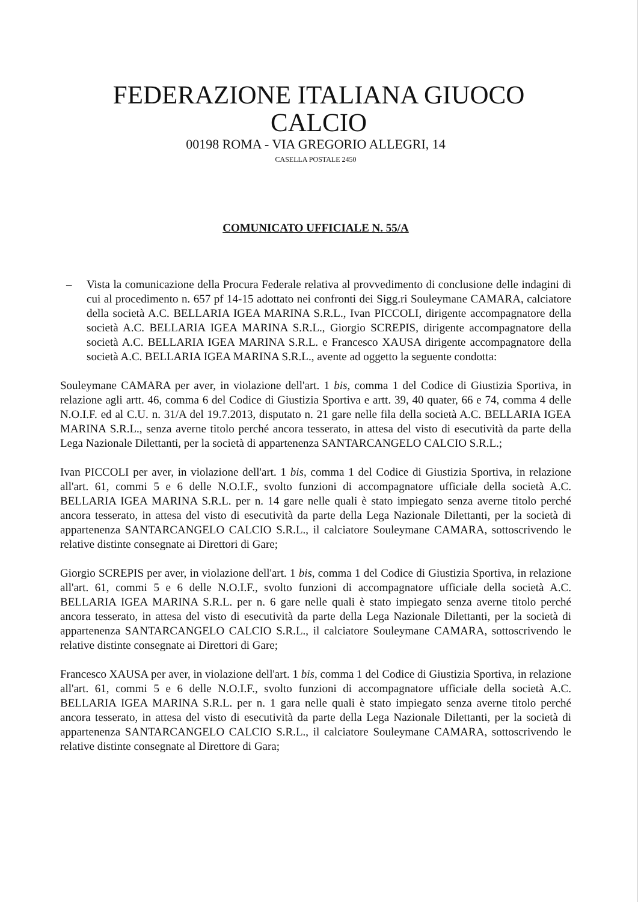FEDERAZIONE ITALIANA GIUOCO CALCIO
00198 ROMA - VIA GREGORIO ALLEGRI, 14
CASELLA POSTALE 2450
COMUNICATO UFFICIALE N. 55/A
– Vista la comunicazione della Procura Federale relativa al provvedimento di conclusione delle indagini di cui al procedimento n. 657 pf 14-15 adottato nei confronti dei Sigg.ri Souleymane CAMARA, calciatore della società A.C. BELLARIA IGEA MARINA S.R.L., Ivan PICCOLI, dirigente accompagnatore della società A.C. BELLARIA IGEA MARINA S.R.L., Giorgio SCREPIS, dirigente accompagnatore della società A.C. BELLARIA IGEA MARINA S.R.L. e Francesco XAUSA dirigente accompagnatore della società A.C. BELLARIA IGEA MARINA S.R.L., avente ad oggetto la seguente condotta:
Souleymane CAMARA per aver, in violazione dell'art. 1 bis, comma 1 del Codice di Giustizia Sportiva, in relazione agli artt. 46, comma 6 del Codice di Giustizia Sportiva e artt. 39, 40 quater, 66 e 74, comma 4 delle N.O.I.F. ed al C.U. n. 31/A del 19.7.2013, disputato n. 21 gare nelle fila della società A.C. BELLARIA IGEA MARINA S.R.L., senza averne titolo perché ancora tesserato, in attesa del visto di esecutività da parte della Lega Nazionale Dilettanti, per la società di appartenenza SANTARCANGELO CALCIO S.R.L.;
Ivan PICCOLI per aver, in violazione dell'art. 1 bis, comma 1 del Codice di Giustizia Sportiva, in relazione all'art. 61, commi 5 e 6 delle N.O.I.F., svolto funzioni di accompagnatore ufficiale della società A.C. BELLARIA IGEA MARINA S.R.L. per n. 14 gare nelle quali è stato impiegato senza averne titolo perché ancora tesserato, in attesa del visto di esecutività da parte della Lega Nazionale Dilettanti, per la società di appartenenza SANTARCANGELO CALCIO S.R.L., il calciatore Souleymane CAMARA, sottoscrivendo le relative distinte consegnate ai Direttori di Gare;
Giorgio SCREPIS per aver, in violazione dell'art. 1 bis, comma 1 del Codice di Giustizia Sportiva, in relazione all'art. 61, commi 5 e 6 delle N.O.I.F., svolto funzioni di accompagnatore ufficiale della società A.C. BELLARIA IGEA MARINA S.R.L. per n. 6 gare nelle quali è stato impiegato senza averne titolo perché ancora tesserato, in attesa del visto di esecutività da parte della Lega Nazionale Dilettanti, per la società di appartenenza SANTARCANGELO CALCIO S.R.L., il calciatore Souleymane CAMARA, sottoscrivendo le relative distinte consegnate ai Direttori di Gare;
Francesco XAUSA per aver, in violazione dell'art. 1 bis, comma 1 del Codice di Giustizia Sportiva, in relazione all'art. 61, commi 5 e 6 delle N.O.I.F., svolto funzioni di accompagnatore ufficiale della società A.C. BELLARIA IGEA MARINA S.R.L. per n. 1 gara nelle quali è stato impiegato senza averne titolo perché ancora tesserato, in attesa del visto di esecutività da parte della Lega Nazionale Dilettanti, per la società di appartenenza SANTARCANGELO CALCIO S.R.L., il calciatore Souleymane CAMARA, sottoscrivendo le relative distinte consegnate al Direttore di Gara;